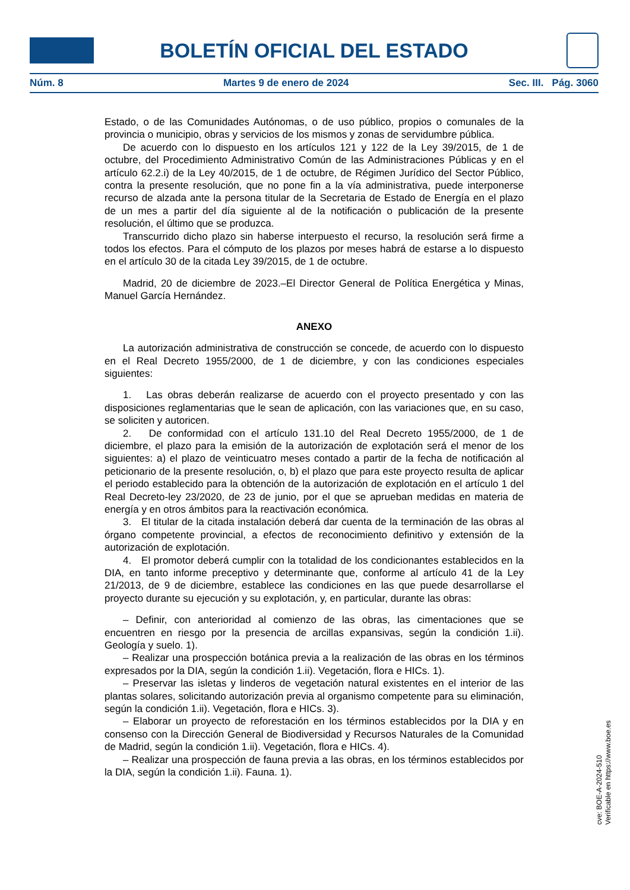BOLETÍN OFICIAL DEL ESTADO
Núm. 8 Martes 9 de enero de 2024 Sec. III. Pág. 3060
Estado, o de las Comunidades Autónomas, o de uso público, propios o comunales de la provincia o municipio, obras y servicios de los mismos y zonas de servidumbre pública.
De acuerdo con lo dispuesto en los artículos 121 y 122 de la Ley 39/2015, de 1 de octubre, del Procedimiento Administrativo Común de las Administraciones Públicas y en el artículo 62.2.i) de la Ley 40/2015, de 1 de octubre, de Régimen Jurídico del Sector Público, contra la presente resolución, que no pone fin a la vía administrativa, puede interponerse recurso de alzada ante la persona titular de la Secretaria de Estado de Energía en el plazo de un mes a partir del día siguiente al de la notificación o publicación de la presente resolución, el último que se produzca.
Transcurrido dicho plazo sin haberse interpuesto el recurso, la resolución será firme a todos los efectos. Para el cómputo de los plazos por meses habrá de estarse a lo dispuesto en el artículo 30 de la citada Ley 39/2015, de 1 de octubre.
Madrid, 20 de diciembre de 2023.–El Director General de Política Energética y Minas, Manuel García Hernández.
ANEXO
La autorización administrativa de construcción se concede, de acuerdo con lo dispuesto en el Real Decreto 1955/2000, de 1 de diciembre, y con las condiciones especiales siguientes:
1. Las obras deberán realizarse de acuerdo con el proyecto presentado y con las disposiciones reglamentarias que le sean de aplicación, con las variaciones que, en su caso, se soliciten y autoricen.
2. De conformidad con el artículo 131.10 del Real Decreto 1955/2000, de 1 de diciembre, el plazo para la emisión de la autorización de explotación será el menor de los siguientes: a) el plazo de veinticuatro meses contado a partir de la fecha de notificación al peticionario de la presente resolución, o, b) el plazo que para este proyecto resulta de aplicar el periodo establecido para la obtención de la autorización de explotación en el artículo 1 del Real Decreto-ley 23/2020, de 23 de junio, por el que se aprueban medidas en materia de energía y en otros ámbitos para la reactivación económica.
3. El titular de la citada instalación deberá dar cuenta de la terminación de las obras al órgano competente provincial, a efectos de reconocimiento definitivo y extensión de la autorización de explotación.
4. El promotor deberá cumplir con la totalidad de los condicionantes establecidos en la DIA, en tanto informe preceptivo y determinante que, conforme al artículo 41 de la Ley 21/2013, de 9 de diciembre, establece las condiciones en las que puede desarrollarse el proyecto durante su ejecución y su explotación, y, en particular, durante las obras:
– Definir, con anterioridad al comienzo de las obras, las cimentaciones que se encuentren en riesgo por la presencia de arcillas expansivas, según la condición 1.ii). Geología y suelo. 1).
– Realizar una prospección botánica previa a la realización de las obras en los términos expresados por la DIA, según la condición 1.ii). Vegetación, flora e HICs. 1).
– Preservar las isletas y linderos de vegetación natural existentes en el interior de las plantas solares, solicitando autorización previa al organismo competente para su eliminación, según la condición 1.ii). Vegetación, flora e HICs. 3).
– Elaborar un proyecto de reforestación en los términos establecidos por la DIA y en consenso con la Dirección General de Biodiversidad y Recursos Naturales de la Comunidad de Madrid, según la condición 1.ii). Vegetación, flora e HICs. 4).
– Realizar una prospección de fauna previa a las obras, en los términos establecidos por la DIA, según la condición 1.ii). Fauna. 1).
cve: BOE-A-2024-510
Verificable en https://www.boe.es